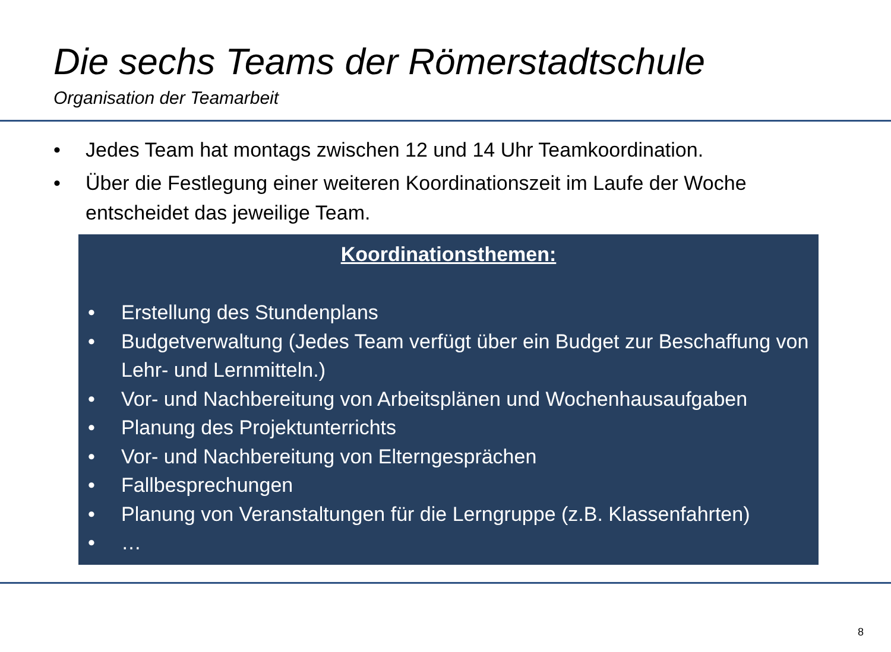Die sechs Teams der Römerstadtschule
Organisation der Teamarbeit
• Jedes Team hat montags zwischen 12 und 14 Uhr Teamkoordination.
• Über die Festlegung einer weiteren Koordinationszeit im Laufe der Woche entscheidet das jeweilige Team.
Koordinationsthemen:
• Erstellung des Stundenplans
• Budgetverwaltung (Jedes Team verfügt über ein Budget zur Beschaffung von Lehr- und Lernmitteln.)
• Vor- und Nachbereitung von Arbeitsplänen und Wochenhausaufgaben
• Planung des Projektunterrichts
• Vor- und Nachbereitung von Elterngesprächen
• Fallbesprechungen
• Planung von Veranstaltungen für die Lerngruppe (z.B. Klassenfahrten)
• …
8